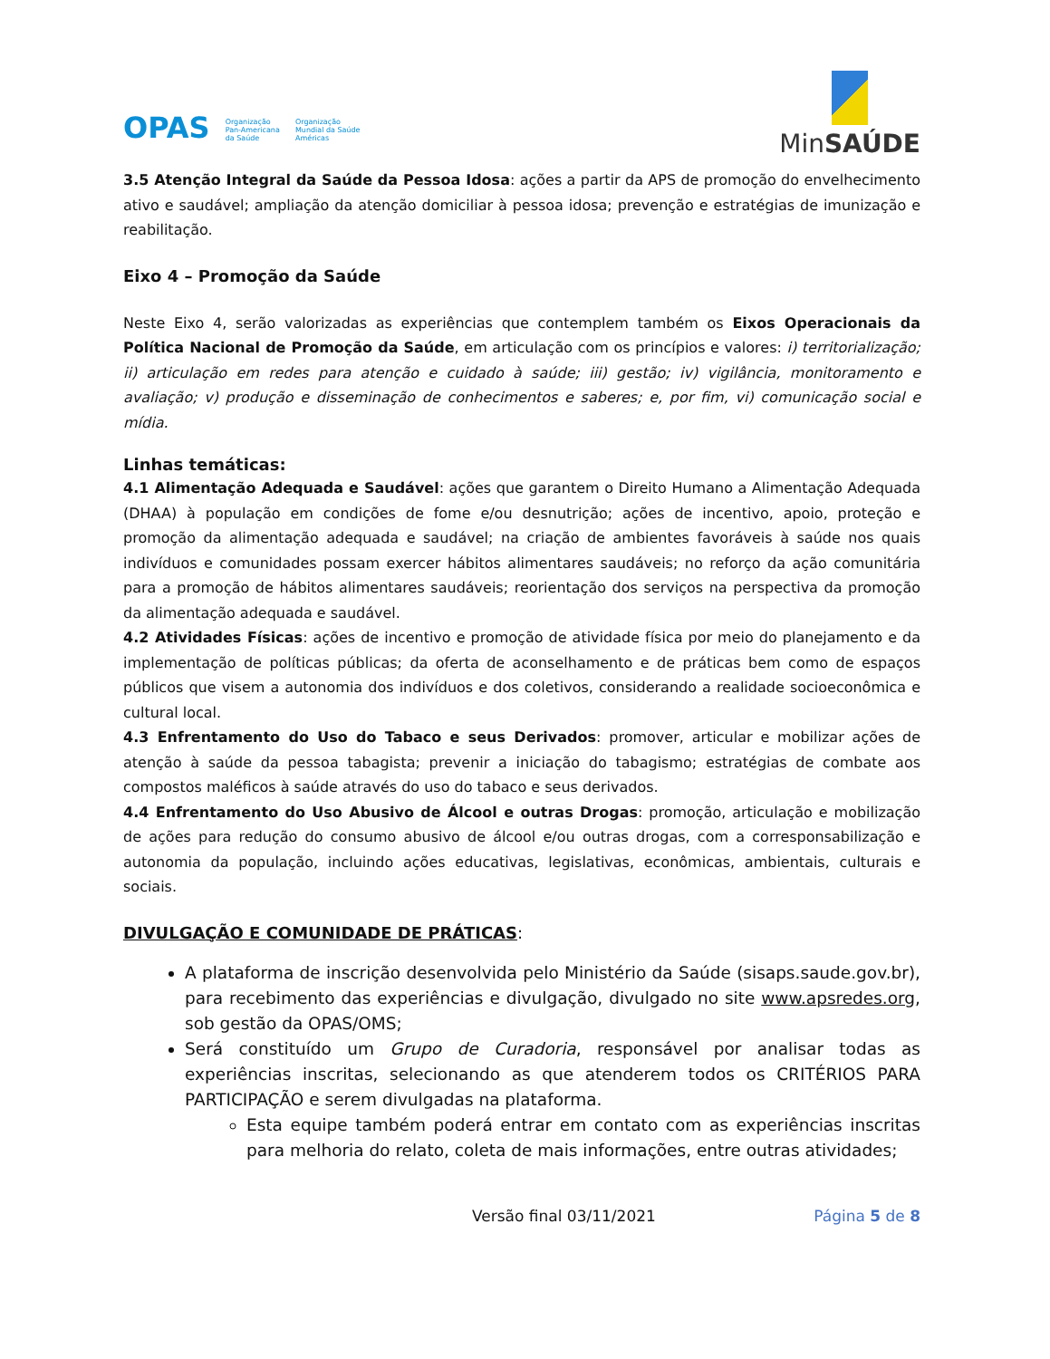OPAS Organização
Pan-Americana
da Saúde Organização
Mundial da Saúde
Américas
MinSAÚDE
3.5 Atenção Integral da Saúde da Pessoa Idosa: ações a partir da APS de promoção do envelhecimento ativo e saudável; ampliação da atenção domiciliar à pessoa idosa; prevenção e estratégias de imunização e reabilitação.
Eixo 4 – Promoção da Saúde
Neste Eixo 4, serão valorizadas as experiências que contemplem também os Eixos Operacionais da Política Nacional de Promoção da Saúde, em articulação com os princípios e valores: i) territorialização; ii) articulação em redes para atenção e cuidado à saúde; iii) gestão; iv) vigilância, monitoramento e avaliação; v) produção e disseminação de conhecimentos e saberes; e, por fim, vi) comunicação social e mídia.
Linhas temáticas:
4.1 Alimentação Adequada e Saudável: ações que garantem o Direito Humano a Alimentação Adequada (DHAA) à população em condições de fome e/ou desnutrição; ações de incentivo, apoio, proteção e promoção da alimentação adequada e saudável; na criação de ambientes favoráveis à saúde nos quais indivíduos e comunidades possam exercer hábitos alimentares saudáveis; no reforço da ação comunitária para a promoção de hábitos alimentares saudáveis; reorientação dos serviços na perspectiva da promoção da alimentação adequada e saudável.
4.2 Atividades Físicas: ações de incentivo e promoção de atividade física por meio do planejamento e da implementação de políticas públicas; da oferta de aconselhamento e de práticas bem como de espaços públicos que visem a autonomia dos indivíduos e dos coletivos, considerando a realidade socioeconômica e cultural local.
4.3 Enfrentamento do Uso do Tabaco e seus Derivados: promover, articular e mobilizar ações de atenção à saúde da pessoa tabagista; prevenir a iniciação do tabagismo; estratégias de combate aos compostos maléficos à saúde através do uso do tabaco e seus derivados.
4.4 Enfrentamento do Uso Abusivo de Álcool e outras Drogas: promoção, articulação e mobilização de ações para redução do consumo abusivo de álcool e/ou outras drogas, com a corresponsabilização e autonomia da população, incluindo ações educativas, legislativas, econômicas, ambientais, culturais e sociais.
DIVULGAÇÃO E COMUNIDADE DE PRÁTICAS:
A plataforma de inscrição desenvolvida pelo Ministério da Saúde (sisaps.saude.gov.br), para recebimento das experiências e divulgação, divulgado no site www.apsredes.org, sob gestão da OPAS/OMS;
Será constituído um Grupo de Curadoria, responsável por analisar todas as experiências inscritas, selecionando as que atenderem todos os CRITÉRIOS PARA PARTICIPAÇÃO e serem divulgadas na plataforma.
Esta equipe também poderá entrar em contato com as experiências inscritas para melhoria do relato, coleta de mais informações, entre outras atividades;
Versão final 03/11/2021 Página 5 de 8